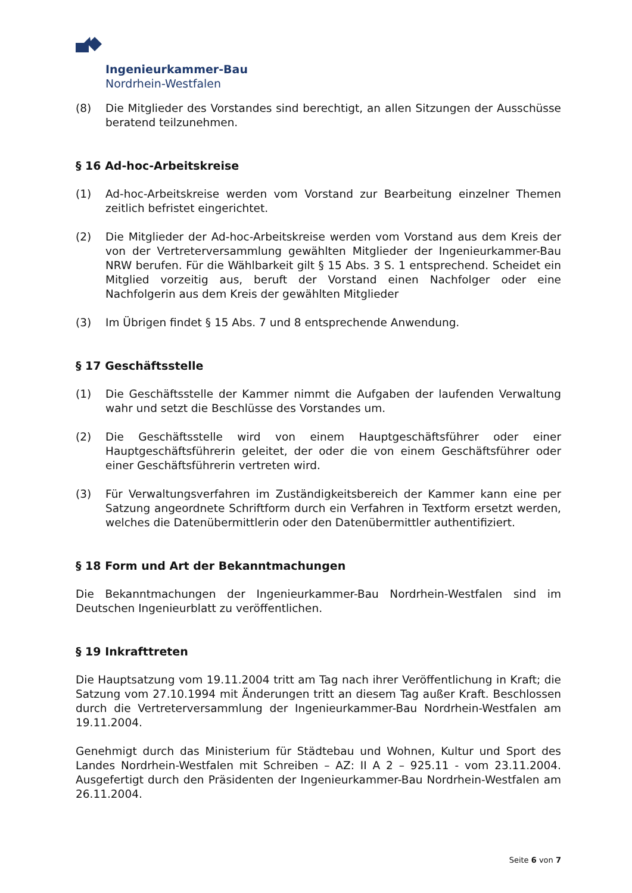Ingenieurkammer-Bau
Nordrhein-Westfalen
(8) Die Mitglieder des Vorstandes sind berechtigt, an allen Sitzungen der Ausschüsse beratend teilzunehmen.
§ 16 Ad-hoc-Arbeitskreise
(1) Ad-hoc-Arbeitskreise werden vom Vorstand zur Bearbeitung einzelner Themen zeitlich befristet eingerichtet.
(2) Die Mitglieder der Ad-hoc-Arbeitskreise werden vom Vorstand aus dem Kreis der von der Vertreterversammlung gewählten Mitglieder der Ingenieurkammer-Bau NRW berufen. Für die Wählbarkeit gilt § 15 Abs. 3 S. 1 entsprechend. Scheidet ein Mitglied vorzeitig aus, beruft der Vorstand einen Nachfolger oder eine Nachfolgerin aus dem Kreis der gewählten Mitglieder
(3) Im Übrigen findet § 15 Abs. 7 und 8 entsprechende Anwendung.
§ 17 Geschäftsstelle
(1) Die Geschäftsstelle der Kammer nimmt die Aufgaben der laufenden Verwaltung wahr und setzt die Beschlüsse des Vorstandes um.
(2) Die Geschäftsstelle wird von einem Hauptgeschäftsführer oder einer Hauptgeschäftsführerin geleitet, der oder die von einem Geschäftsführer oder einer Geschäftsführerin vertreten wird.
(3) Für Verwaltungsverfahren im Zuständigkeitsbereich der Kammer kann eine per Satzung angeordnete Schriftform durch ein Verfahren in Textform ersetzt werden, welches die Datenübermittlerin oder den Datenübermittler authentifiziert.
§ 18 Form und Art der Bekanntmachungen
Die Bekanntmachungen der Ingenieurkammer-Bau Nordrhein-Westfalen sind im Deutschen Ingenieurblatt zu veröffentlichen.
§ 19 Inkrafttreten
Die Hauptsatzung vom 19.11.2004 tritt am Tag nach ihrer Veröffentlichung in Kraft; die Satzung vom 27.10.1994 mit Änderungen tritt an diesem Tag außer Kraft. Beschlossen durch die Vertreterversammlung der Ingenieurkammer-Bau Nordrhein-Westfalen am 19.11.2004.
Genehmigt durch das Ministerium für Städtebau und Wohnen, Kultur und Sport des Landes Nordrhein-Westfalen mit Schreiben – AZ: II A 2 – 925.11 - vom 23.11.2004. Ausgefertigt durch den Präsidenten der Ingenieurkammer-Bau Nordrhein-Westfalen am 26.11.2004.
Seite 6 von 7